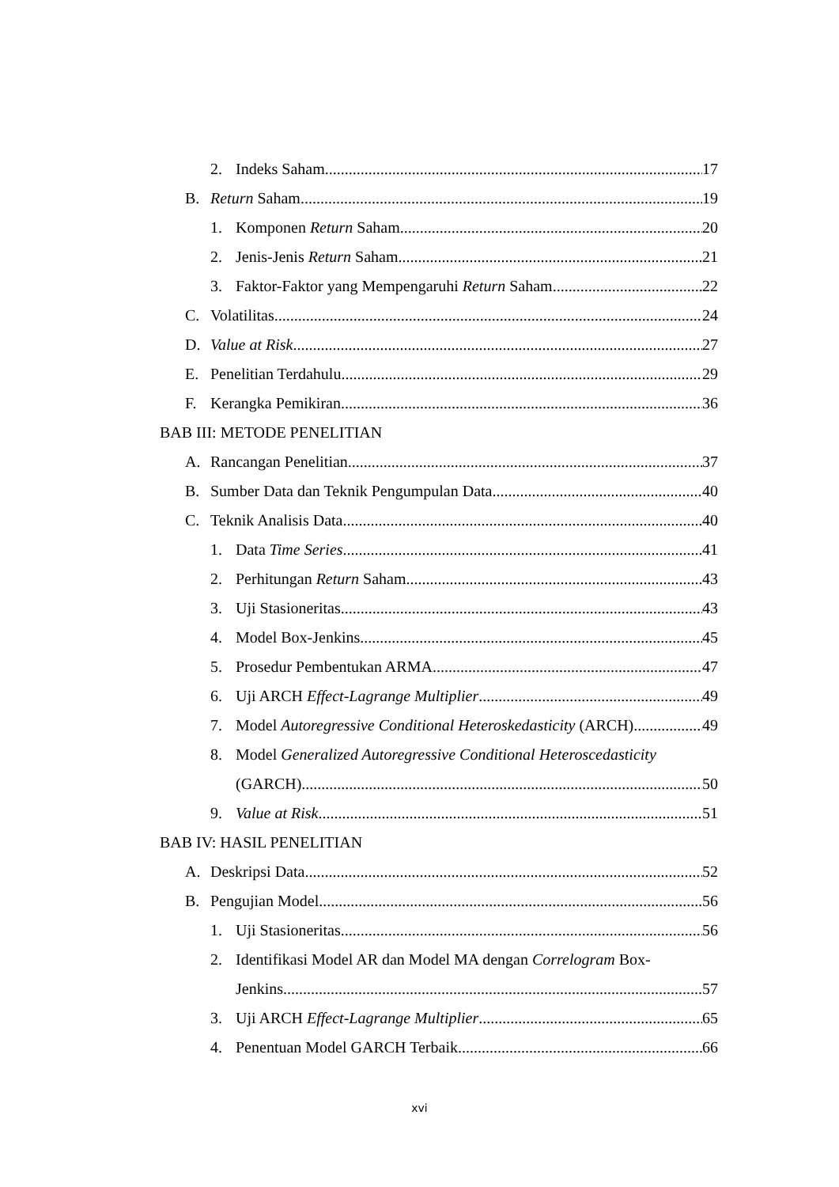2. Indeks Saham 17
B. Return Saham 19
1. Komponen Return Saham 20
2. Jenis-Jenis Return Saham 21
3. Faktor-Faktor yang Mempengaruhi Return Saham 22
C. Volatilitas 24
D. Value at Risk 27
E. Penelitian Terdahulu 29
F. Kerangka Pemikiran 36
BAB III: METODE PENELITIAN
A. Rancangan Penelitian 37
B. Sumber Data dan Teknik Pengumpulan Data 40
C. Teknik Analisis Data 40
1. Data Time Series 41
2. Perhitungan Return Saham 43
3. Uji Stasioneritas 43
4. Model Box-Jenkins 45
5. Prosedur Pembentukan ARMA 47
6. Uji ARCH Effect-Lagrange Multiplier 49
7. Model Autoregressive Conditional Heteroskedasticity (ARCH) 49
8. Model Generalized Autoregressive Conditional Heteroscedasticity
(GARCH) 50
9. Value at Risk 51
BAB IV: HASIL PENELITIAN
A. Deskripsi Data 52
B. Pengujian Model 56
1. Uji Stasioneritas 56
2. Identifikasi Model AR dan Model MA dengan Correlogram Box-
Jenkins 57
3. Uji ARCH Effect-Lagrange Multiplier 65
4. Penentuan Model GARCH Terbaik 66
xvi